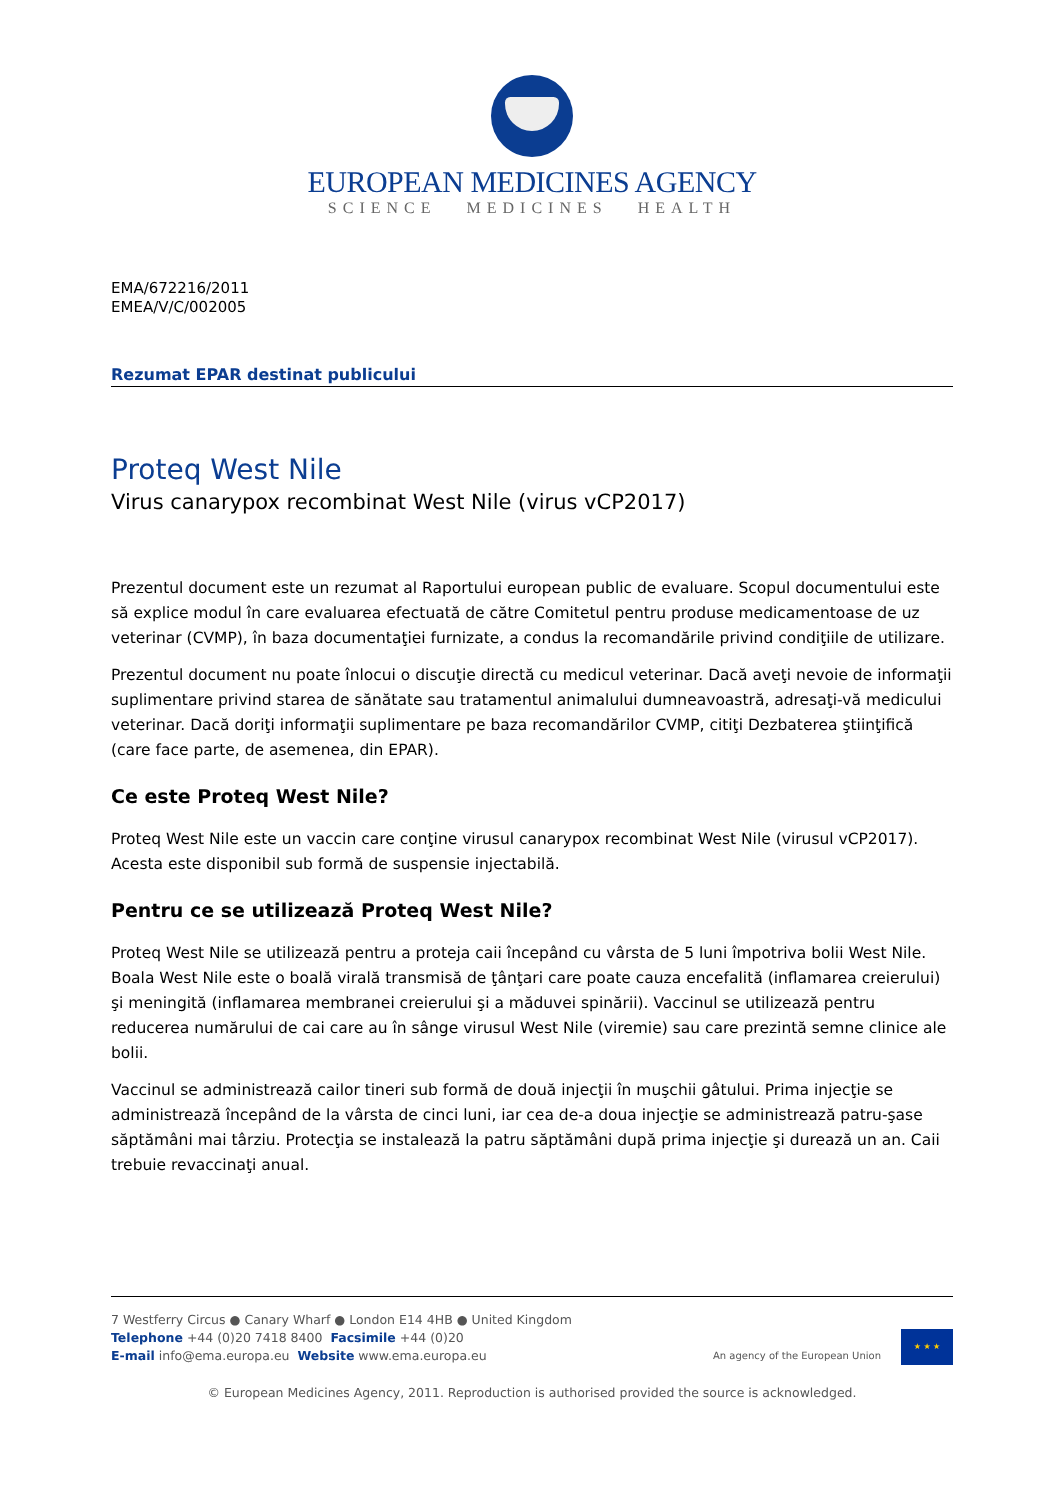EUROPEAN MEDICINES AGENCY
SCIENCE MEDICINES HEALTH
EMA/672216/2011
EMEA/V/C/002005
Rezumat EPAR destinat publicului
Proteq West Nile
Virus canarypox recombinat West Nile (virus vCP2017)
Prezentul document este un rezumat al Raportului european public de evaluare. Scopul documentului este să explice modul în care evaluarea efectuată de către Comitetul pentru produse medicamentoase de uz veterinar (CVMP), în baza documentaţiei furnizate, a condus la recomandările privind condiţiile de utilizare.
Prezentul document nu poate înlocui o discuţie directă cu medicul veterinar. Dacă aveţi nevoie de informaţii suplimentare privind starea de sănătate sau tratamentul animalului dumneavoastră, adresaţi-vă medicului veterinar. Dacă doriţi informaţii suplimentare pe baza recomandărilor CVMP, citiţi Dezbaterea ştiinţifică (care face parte, de asemenea, din EPAR).
Ce este Proteq West Nile?
Proteq West Nile este un vaccin care conţine virusul canarypox recombinat West Nile (virusul vCP2017). Acesta este disponibil sub formă de suspensie injectabilă.
Pentru ce se utilizează Proteq West Nile?
Proteq West Nile se utilizează pentru a proteja caii începând cu vârsta de 5 luni împotriva bolii West Nile. Boala West Nile este o boală virală transmisă de ţânţari care poate cauza encefalită (inflamarea creierului) şi meningită (inflamarea membranei creierului şi a măduvei spinării). Vaccinul se utilizează pentru reducerea numărului de cai care au în sânge virusul West Nile (viremie) sau care prezintă semne clinice ale bolii.
Vaccinul se administrează cailor tineri sub formă de două injecţii în muşchii gâtului. Prima injecţie se administrează începând de la vârsta de cinci luni, iar cea de-a doua injecţie se administrează patru-şase săptămâni mai târziu. Protecţia se instalează la patru săptămâni după prima injecţie şi durează un an. Caii trebuie revaccinaţi anual.
7 Westferry Circus ● Canary Wharf ● London E14 4HB ● United Kingdom
Telephone +44 (0)20 7418 8400 Facsimile +44 (0)20
E-mail info@ema.europa.eu Website www.ema.europa.eu
An agency of the European Union
★ ★ ★
© European Medicines Agency, 2011. Reproduction is authorised provided the source is acknowledged.